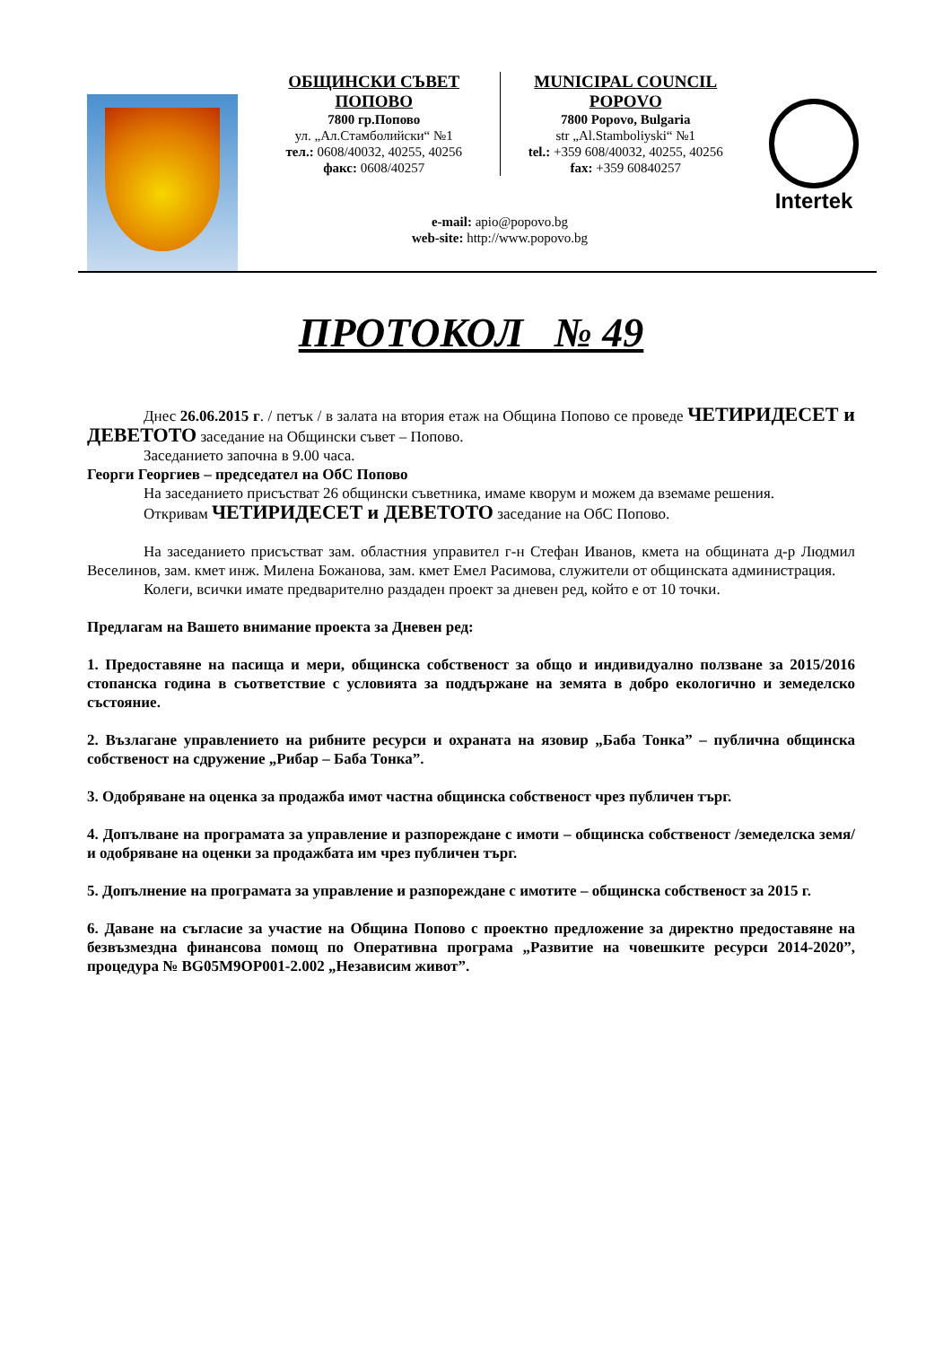ОБЩИНСКИ СЪВЕТ
ПОПОВО
7800 гр.Попово
ул. „Ал.Стамболийски“ №1
тел.: 0608/40032, 40255, 40256
факс: 0608/40257
MUNICIPAL COUNCIL
POPOVO
7800 Popovo, Bulgaria
str „Al.Stamboliyski“ №1
tel.: +359 608/40032, 40255, 40256
fax: +359 60840257
e-mail: apio@popovo.bg
web-site: http://www.popovo.bg
Intertek
ПРОТОКОЛ № 49
Днес 26.06.2015 г. / петък / в залата на втория етаж на Община Попово се проведе ЧЕТИРИДЕСЕТ и ДЕВЕТОТО заседание на Общински съвет – Попово.
Заседанието започна в 9.00 часа.
Георги Георгиев – председател на ОбС Попово
На заседанието присъстват 26 общински съветника, имаме кворум и можем да вземаме решения.
Откривам ЧЕТИРИДЕСЕТ и ДЕВЕТОТО заседание на ОбС Попово.
На заседанието присъстват зам. областния управител г-н Стефан Иванов, кмета на общината д-р Людмил Веселинов, зам. кмет инж. Милена Божанова, зам. кмет Емел Расимова, служители от общинската администрация.
Колеги, всички имате предварително раздаден проект за дневен ред, който е от 10 точки.
Предлагам на Вашето внимание проекта за Дневен ред:
1. Предоставяне на пасища и мери, общинска собственост за общо и индивидуално ползване за 2015/2016 стопанска година в съответствие с условията за поддържане на земята в добро екологично и земеделско състояние.
2. Възлагане управлението на рибните ресурси и охраната на язовир „Баба Тонка” – публична общинска собственост на сдружение „Рибар – Баба Тонка”.
3. Одобряване на оценка за продажба имот частна общинска собственост чрез публичен търг.
4. Допълване на програмата за управление и разпореждане с имоти – общинска собственост /земеделска земя/ и одобряване на оценки за продажбата им чрез публичен търг.
5. Допълнение на програмата за управление и разпореждане с имотите – общинска собственост за 2015 г.
6. Даване на съгласие за участие на Община Попово с проектно предложение за директно предоставяне на безвъзмездна финансова помощ по Оперативна програма „Развитие на човешките ресурси 2014-2020”, процедура № BG05M9OP001-2.002 „Независим живот”.